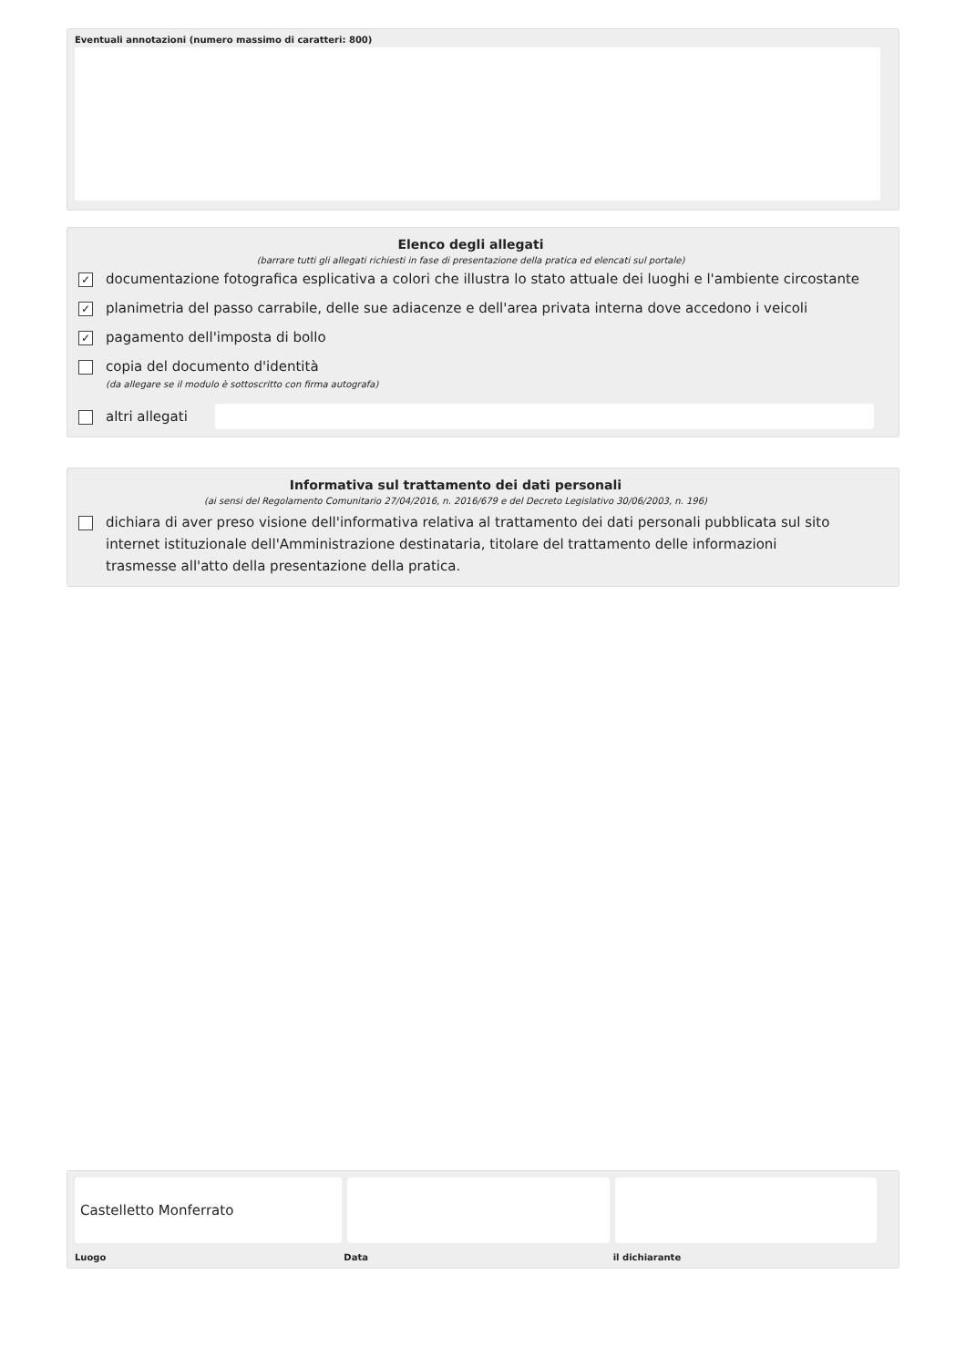Eventuali annotazioni (numero massimo di caratteri: 800)
Elenco degli allegati
(barrare tutti gli allegati richiesti in fase di presentazione della pratica ed elencati sul portale)
✓ documentazione fotografica esplicativa a colori che illustra lo stato attuale dei luoghi e l'ambiente circostante
✓ planimetria del passo carrabile, delle sue adiacenze e dell'area privata interna dove accedono i veicoli
✓ pagamento dell'imposta di bollo
copia del documento d'identità
(da allegare se il modulo è sottoscritto con firma autografa)
altri allegati
Informativa sul trattamento dei dati personali
(ai sensi del Regolamento Comunitario 27/04/2016, n. 2016/679 e del Decreto Legislativo 30/06/2003, n. 196)
dichiara di aver preso visione dell'informativa relativa al trattamento dei dati personali pubblicata sul sito internet istituzionale dell'Amministrazione destinataria, titolare del trattamento delle informazioni trasmesse all'atto della presentazione della pratica.
Castelletto Monferrato
Luogo Data il dichiarante